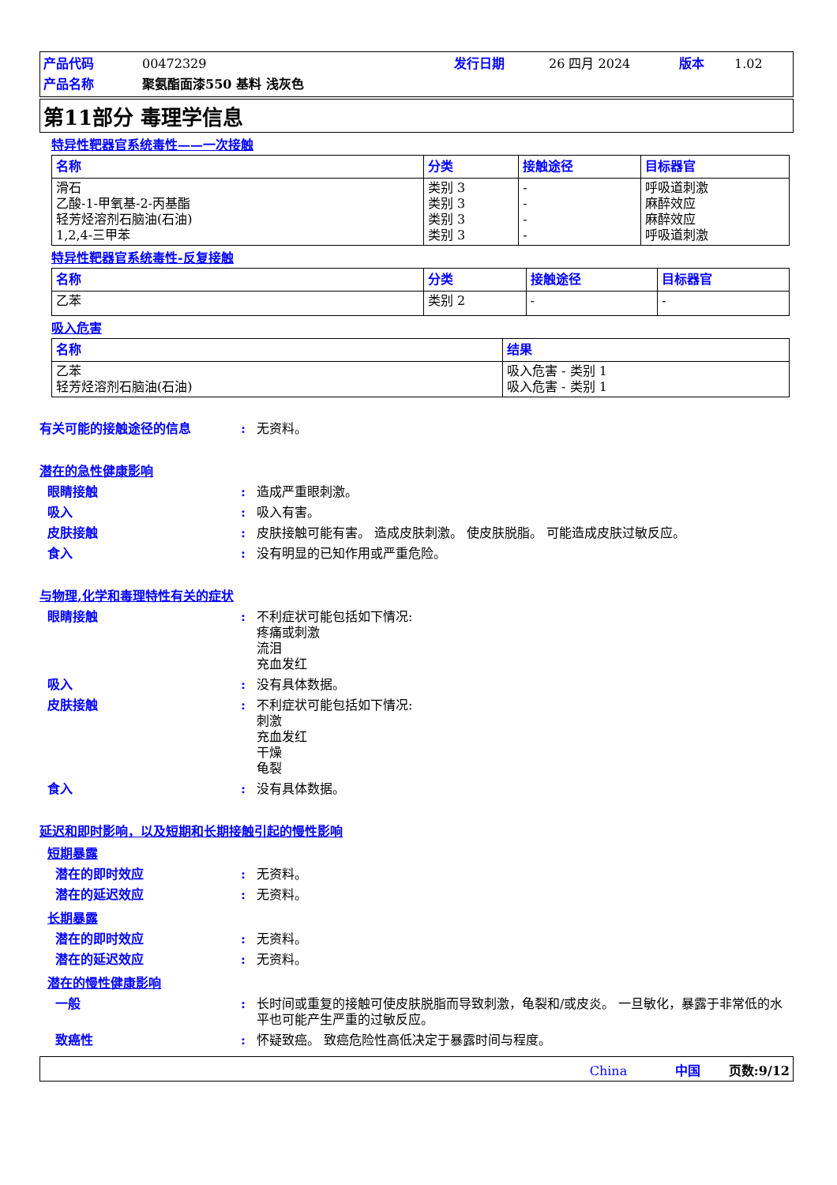产品代码 00472329 发行日期 26 四月 2024 版本 1.02 产品名称 聚氨酯面漆550 基料 浅灰色
第11部分 毒理学信息
特异性靶器官系统毒性——一次接触
| 名称 | 分类 | 接触途径 | 目标器官 |
| --- | --- | --- | --- |
| 滑石 乙酸-1-甲氧基-2-丙基酯 轻芳烃溶剂石脑油(石油) 1,2,4-三甲苯 | 类别 3 类别 3 类别 3 类别 3 | - - - - | 呼吸道刺激 麻醉效应 麻醉效应 呼吸道刺激 |
特异性靶器官系统毒性-反复接触
| 名称 | 分类 | 接触途径 | 目标器官 |
| --- | --- | --- | --- |
| 乙苯 | 类别 2 | - | - |
吸入危害
| 名称 | 结果 |
| --- | --- |
| 乙苯 轻芳烃溶剂石脑油(石油) | 吸入危害 - 类别 1 吸入危害 - 类别 1 |
有关可能的接触途径的信息: 无资料。
潜在的急性健康影响
眼睛接触: 造成严重眼刺激。
吸入: 吸入有害。
皮肤接触: 皮肤接触可能有害。 造成皮肤刺激。 使皮肤脱脂。 可能造成皮肤过敏反应。
食入: 没有明显的已知作用或严重危险。
与物理,化学和毒理特性有关的症状
眼睛接触: 不利症状可能包括如下情况:
疼痛或刺激
流泪
充血发红
吸入: 没有具体数据。
皮肤接触: 不利症状可能包括如下情况:
刺激
充血发红
干燥
龟裂
食入: 没有具体数据。
延迟和即时影响，以及短期和长期接触引起的慢性影响
短期暴露
潜在的即时效应: 无资料。
潜在的延迟效应: 无资料。
长期暴露
潜在的即时效应: 无资料。
潜在的延迟效应: 无资料。
潜在的慢性健康影响
一般: 长时间或重复的接触可使皮肤脱脂而导致刺激，龟裂和/或皮炎。 一旦敏化，暴露于非常低的水平也可能产生严重的过敏反应。
致癌性: 怀疑致癌。 致癌危险性高低决定于暴露时间与程度。
China 中国 页数:9/12